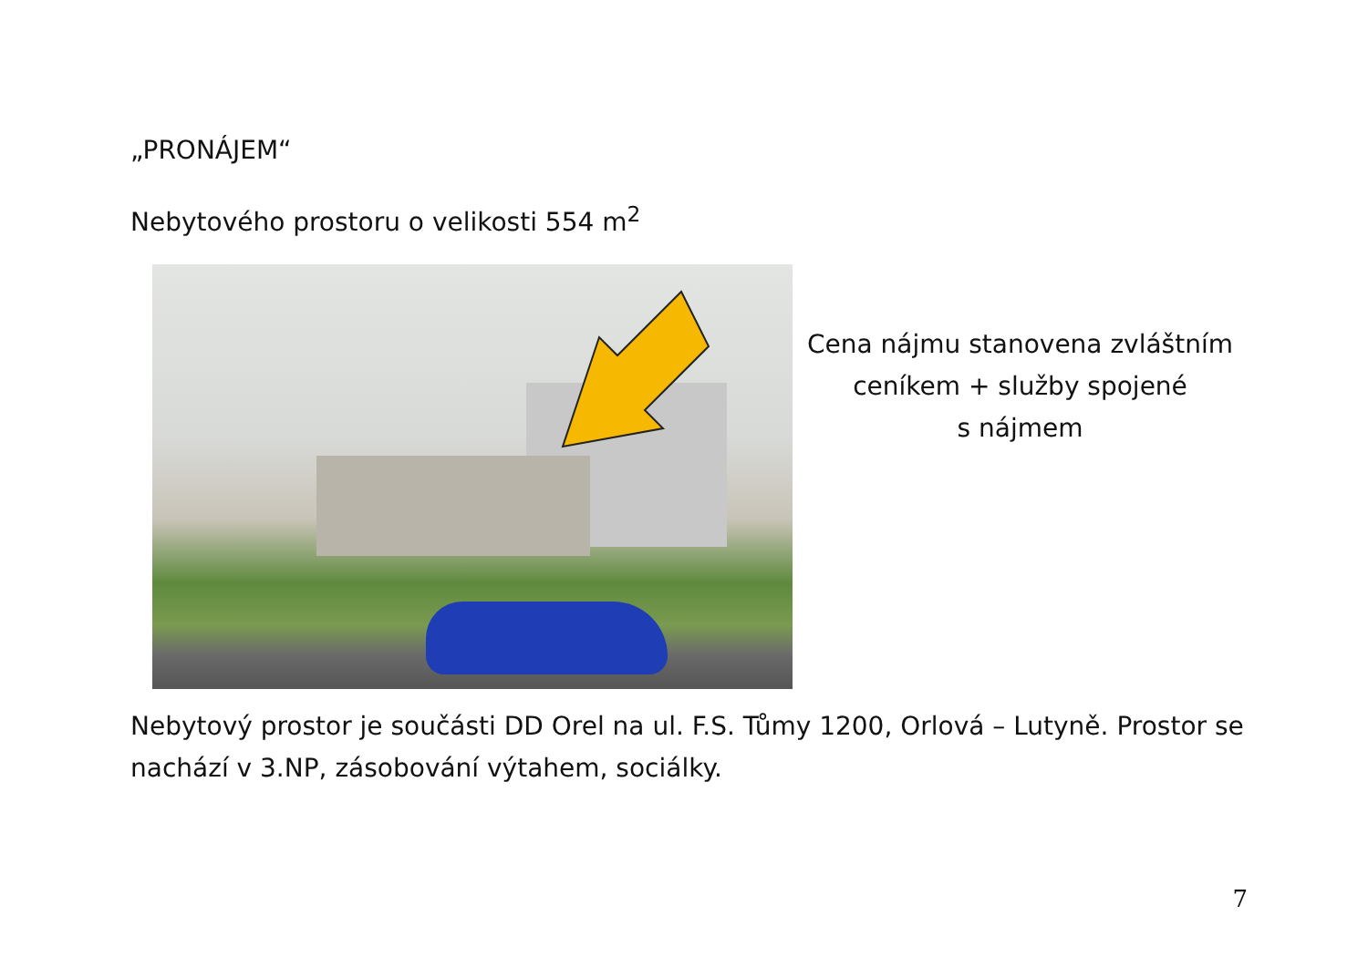„PRONÁJEM“
Nebytového prostoru o velikosti 554 m<sup>2</sup>
Cena nájmu stanovena zvláštním
ceníkem + služby spojené
s nájmem
Nebytový prostor je součásti DD Orel na ul. F.S. Tůmy 1200, Orlová – Lutyně. Prostor se nachází v 3.NP, zásobování výtahem, sociálky.
7